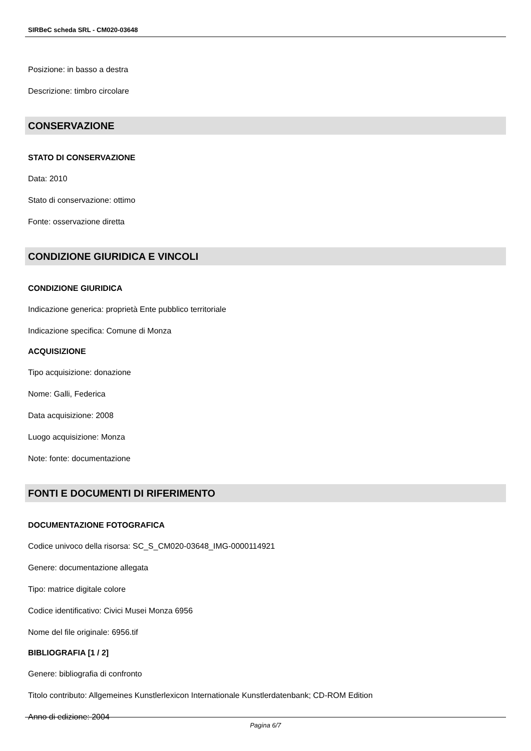SIRBeC scheda SRL - CM020-03648
Posizione: in basso a destra
Descrizione: timbro circolare
CONSERVAZIONE
STATO DI CONSERVAZIONE
Data: 2010
Stato di conservazione: ottimo
Fonte: osservazione diretta
CONDIZIONE GIURIDICA E VINCOLI
CONDIZIONE GIURIDICA
Indicazione generica: proprietà Ente pubblico territoriale
Indicazione specifica: Comune di Monza
ACQUISIZIONE
Tipo acquisizione: donazione
Nome: Galli, Federica
Data acquisizione: 2008
Luogo acquisizione: Monza
Note: fonte: documentazione
FONTI E DOCUMENTI DI RIFERIMENTO
DOCUMENTAZIONE FOTOGRAFICA
Codice univoco della risorsa: SC_S_CM020-03648_IMG-0000114921
Genere: documentazione allegata
Tipo: matrice digitale colore
Codice identificativo: Civici Musei Monza 6956
Nome del file originale: 6956.tif
BIBLIOGRAFIA [1 / 2]
Genere: bibliografia di confronto
Titolo contributo: Allgemeines Kunstlerlexicon Internationale Kunstlerdatenbank; CD-ROM Edition
Anno di edizione: 2004
Pagina 6/7